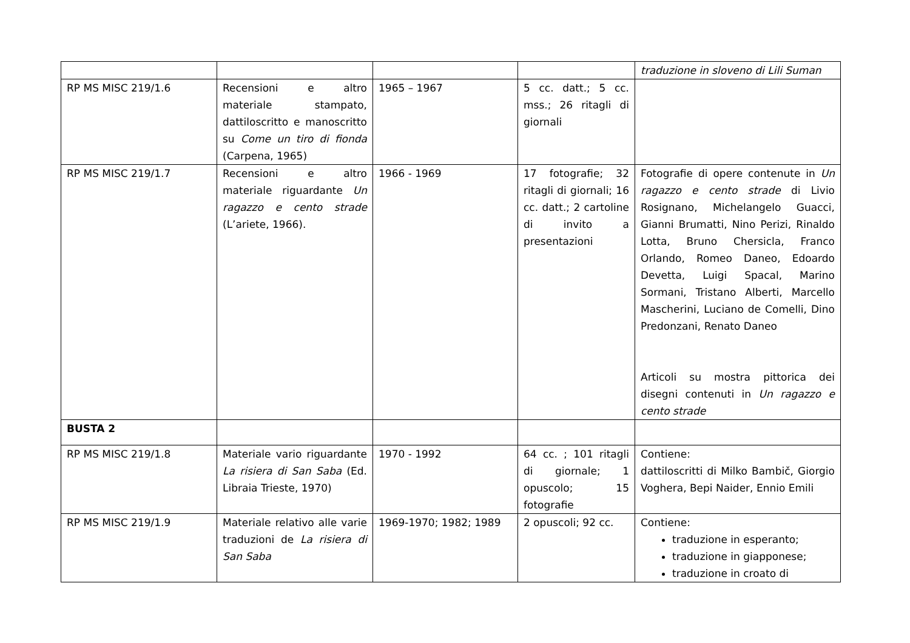| | | | | traduzione in sloveno di Lili Suman |
| RP MS MISC 219/1.6 | Recensioni e altro materiale stampato, dattiloscritto e manoscritto su Come un tiro di fionda (Carpena, 1965) | 1965 – 1967 | 5 cc. datt.; 5 cc. mss.; 26 ritagli di giornali | |
| RP MS MISC 219/1.7 | Recensioni e altro materiale riguardante Un ragazzo e cento strade (L’ariete, 1966). | 1966 - 1969 | 17 fotografie; 32 ritagli di giornali; 16 cc. datt.; 2 cartoline di invito a presentazioni | Fotografie di opere contenute in Un ragazzo e cento strade di Livio Rosignano, Michelangelo Guacci, Gianni Brumatti, Nino Perizi, Rinaldo Lotta, Bruno Chersicla, Franco Orlando, Romeo Daneo, Edoardo Devetta, Luigi Spacal, Marino Sormani, Tristano Alberti, Marcello Mascherini, Luciano de Comelli, Dino Predonzani, Renato Daneo Articoli su mostra pittorica dei disegni contenuti in Un ragazzo e cento strade |
| BUSTA 2 | | | | |
| RP MS MISC 219/1.8 | Materiale vario riguardante La risiera di San Saba (Ed. Libraia Trieste, 1970) | 1970 - 1992 | 64 cc. ; 101 ritagli di giornale; 1 opuscolo; 15 fotografie | Contiene: dattiloscritti di Milko Bambič, Giorgio Voghera, Bepi Naider, Ennio Emili |
| RP MS MISC 219/1.9 | Materiale relativo alle varie traduzioni de La risiera di San Saba | 1969-1970; 1982; 1989 | 2 opuscoli; 92 cc. | Contiene: traduzione in esperanto; traduzione in giapponese; traduzione in croato di |